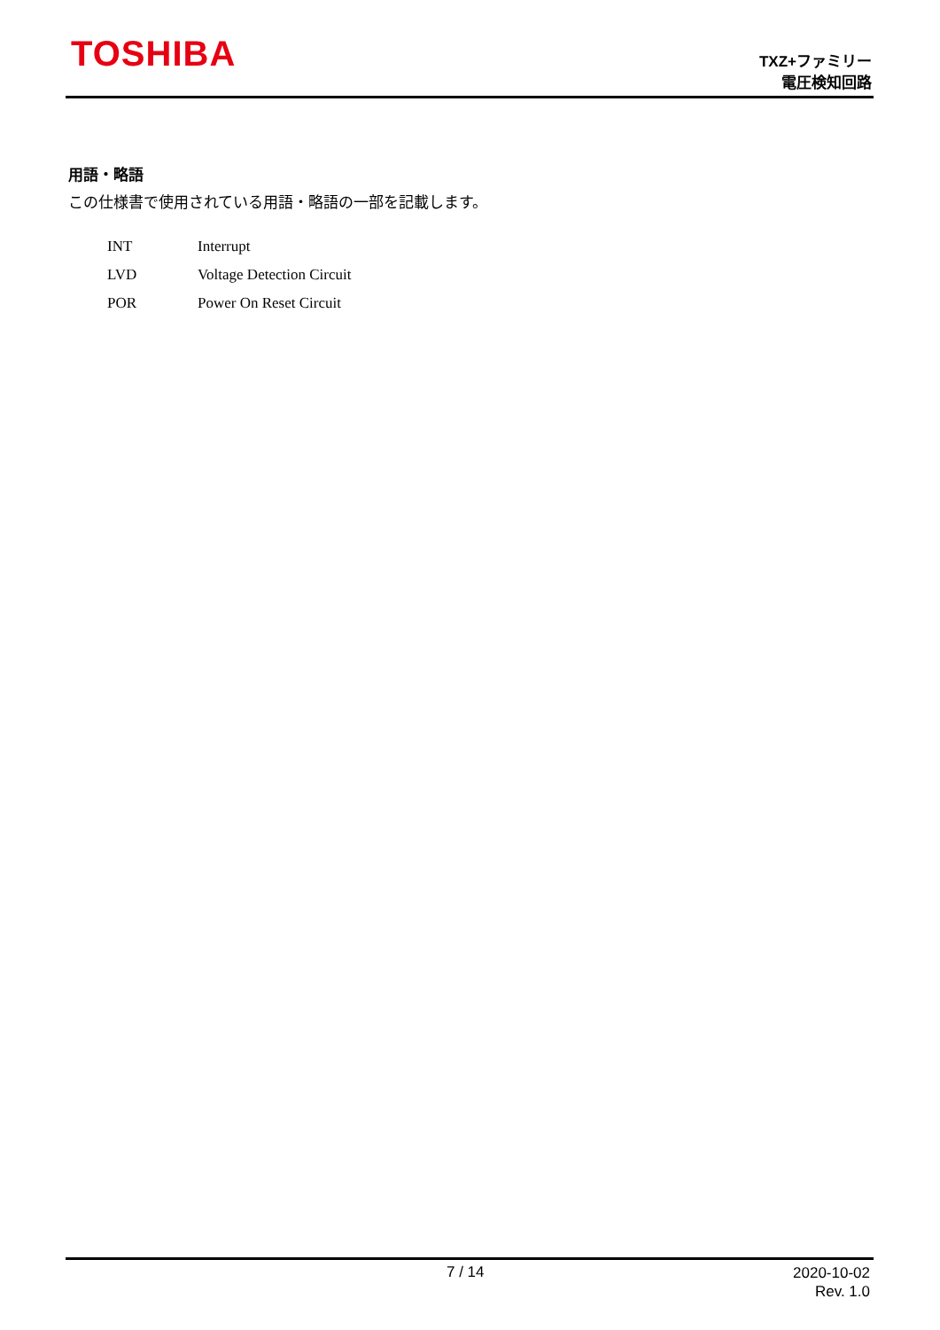TOSHIBA
TXZ+ファミリー
電圧検知回路
用語・略語
この仕様書で使用されている用語・略語の一部を記載します。
| INT | Interrupt |
| LVD | Voltage Detection Circuit |
| POR | Power On Reset Circuit |
7 / 14
2020-10-02
Rev. 1.0